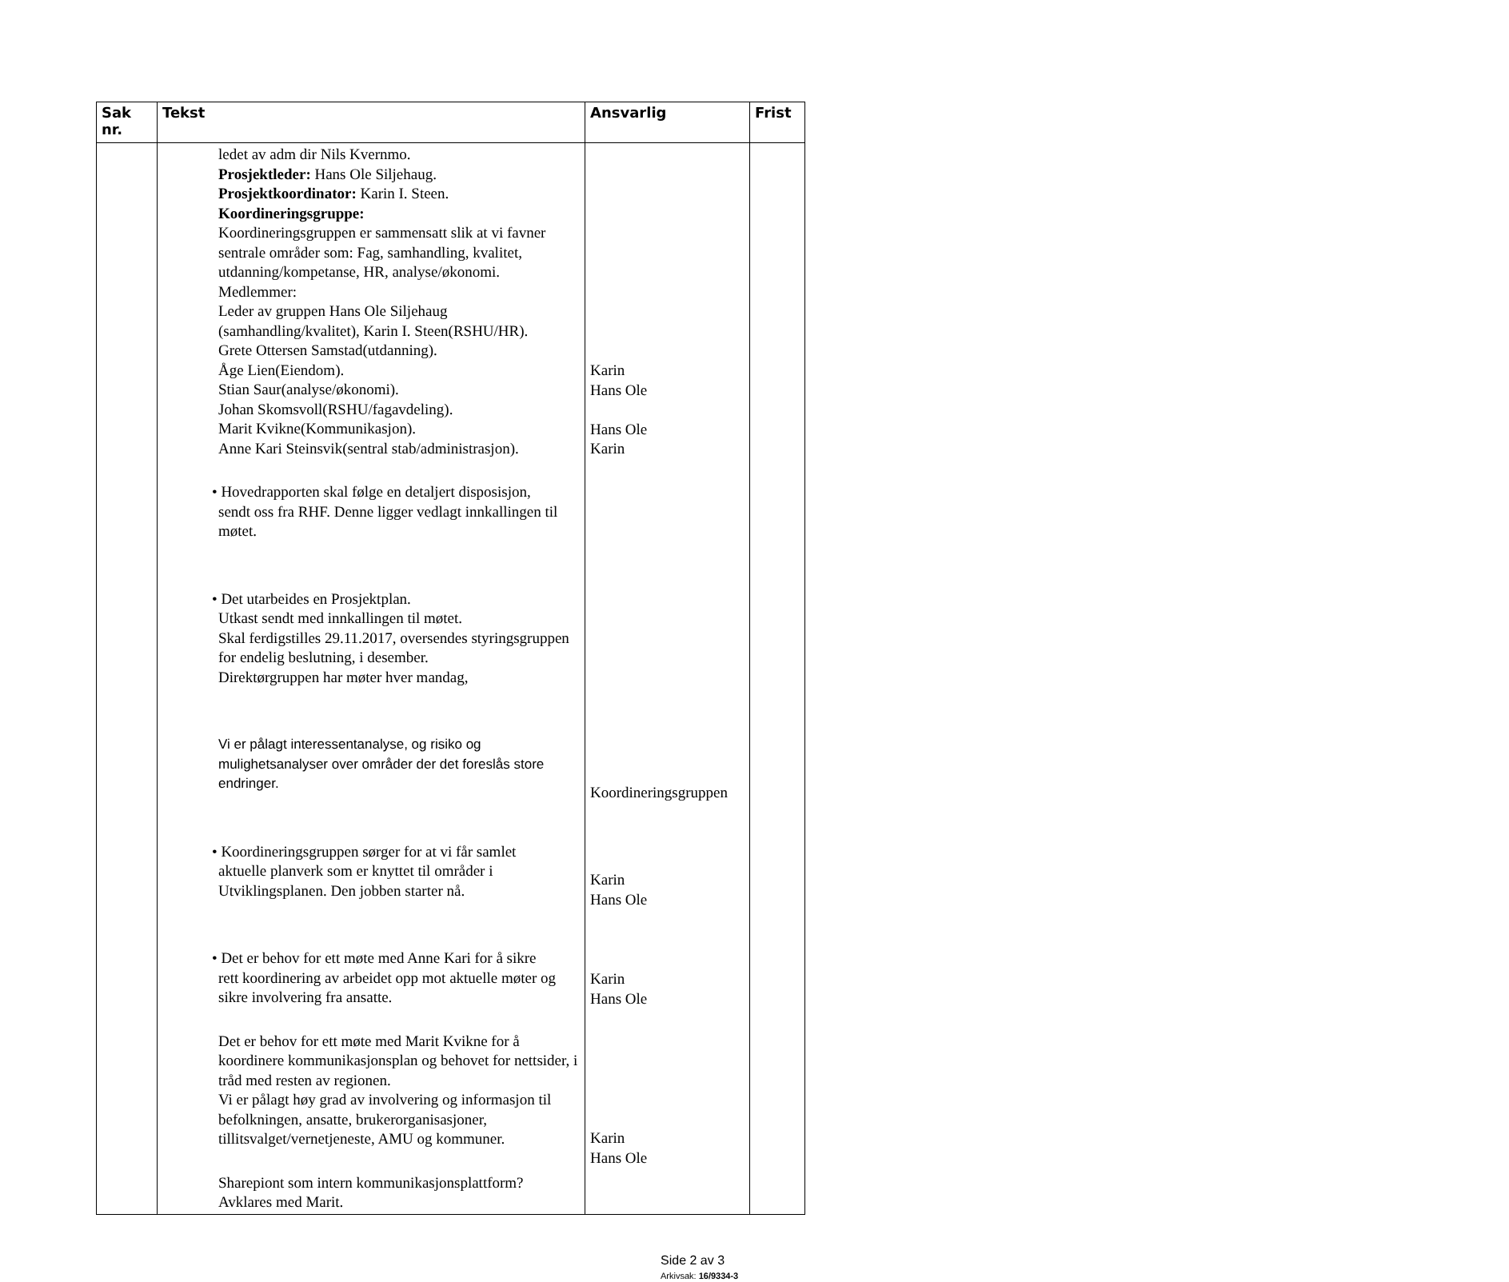| Sak nr. | Tekst | Ansvarlig | Frist |
| --- | --- | --- | --- |
| | ledet av adm dir Nils Kvernmo. Prosjektleder: Hans Ole Siljehaug. Prosjektkoordinator: Karin I. Steen. Koordineringsgruppe: Koordineringsgruppen er sammensatt slik at vi favner sentrale områder som: Fag, samhandling, kvalitet, utdanning/kompetanse, HR, analyse/økonomi. Medlemmer: Leder av gruppen Hans Ole Siljehaug (samhandling/kvalitet), Karin I. Steen(RSHU/HR). Grete Ottersen Samstad(utdanning). Åge Lien(Eiendom). Stian Saur(analyse/økonomi). Johan Skomsvoll(RSHU/fagavdeling). Marit Kvikne(Kommunikasjon). Anne Kari Steinsvik(sentral stab/administrasjon). • Hovedrapporten skal følge en detaljert disposisjon, sendt oss fra RHF. Denne ligger vedlagt innkallingen til møtet. • Det utarbeides en Prosjektplan. Utkast sendt med innkallingen til møtet. Skal ferdigstilles 29.11.2017, oversendes styringsgruppen for endelig beslutning, i desember. Direktørgruppen har møter hver mandag, Vi er pålagt interessentanalyse, og risiko og mulighetsanalyser over områder der det foreslås store endringer. • Koordineringsgruppen sørger for at vi får samlet aktuelle planverk som er knyttet til områder i Utviklingsplanen. Den jobben starter nå. • Det er behov for ett møte med Anne Kari for å sikre rett koordinering av arbeidet opp mot aktuelle møter og sikre involvering fra ansatte. Det er behov for ett møte med Marit Kvikne for å koordinere kommunikasjonsplan og behovet for nettsider, i tråd med resten av regionen. Vi er pålagt høy grad av involvering og informasjon til befolkningen, ansatte, brukerorganisasjoner, tillitsvalget/vernetjeneste, AMU og kommuner. Sharepiont som intern kommunikasjonsplattform? Avklares med Marit. | Karin Hans Ole Hans Ole Karin Koordineringsgruppen Karin Hans Ole Karin Hans Ole Karin Hans Ole | |
Side 2 av 3
Arkivsak: 16/9334-3